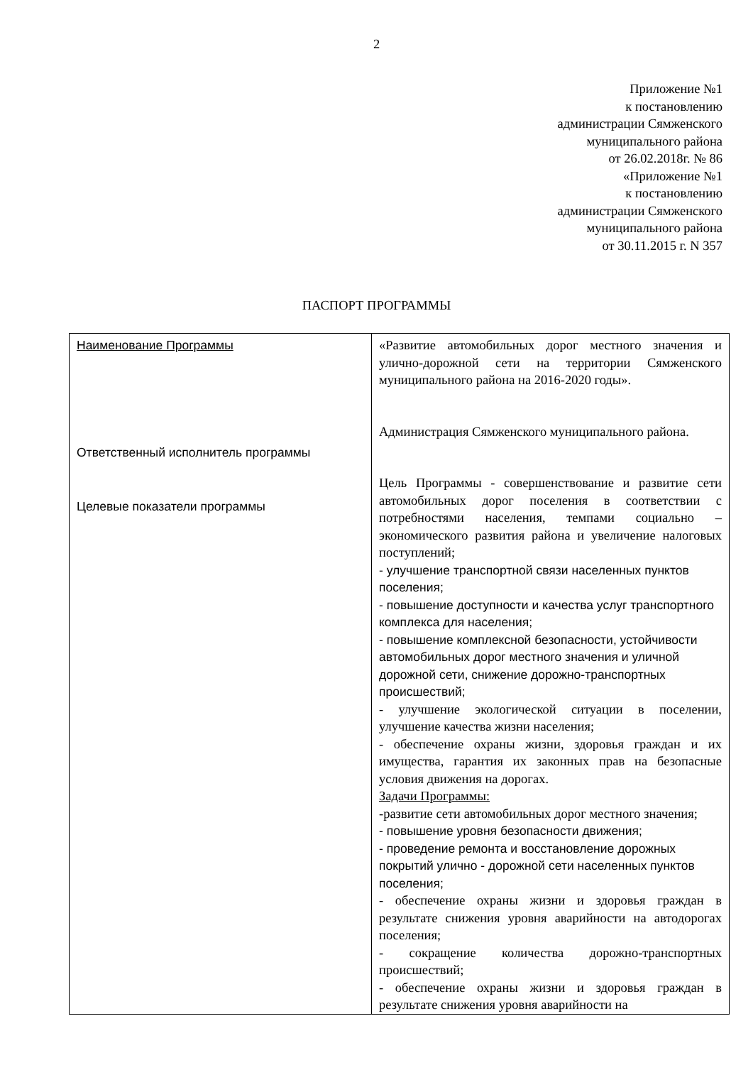2
Приложение №1
к постановлению
администрации Сямженского
муниципального района
от 26.02.2018г. № 86
«Приложение №1
к постановлению
администрации Сямженского
муниципального района
от 30.11.2015 г. N 357
ПАСПОРТ ПРОГРАММЫ
| Наименование Программы Ответственный исполнитель программы Целевые показатели программы | «Развитие автомобильных дорог местного значения и улично-дорожной сети на территории Сямженского муниципального района на 2016-2020 годы». Администрация Сямженского муниципального района. Цель Программы - совершенствование и развитие сети автомобильных дорог поселения в соответствии с потребностями населения, темпами социально – экономического развития района и увеличение налоговых поступлений; - улучшение транспортной связи населенных пунктов поселения; - повышение доступности и качества услуг транспортного комплекса для населения; - повышение комплексной безопасности, устойчивости автомобильных дорог местного значения и уличной дорожной сети, снижение дорожно-транспортных происшествий; - улучшение экологической ситуации в поселении, улучшение качества жизни населения; - обеспечение охраны жизни, здоровья граждан и их имущества, гарантия их законных прав на безопасные условия движения на дорогах. Задачи Программы: -развитие сети автомобильных дорог местного значения; - повышение уровня безопасности движения; - проведение ремонта и восстановление дорожных покрытий улично - дорожной сети населенных пунктов поселения; - обеспечение охраны жизни и здоровья граждан в результате снижения уровня аварийности на автодорогах поселения; - сокращение количества дорожно-транспортных происшествий; - обеспечение охраны жизни и здоровья граждан в результате снижения уровня аварийности на |